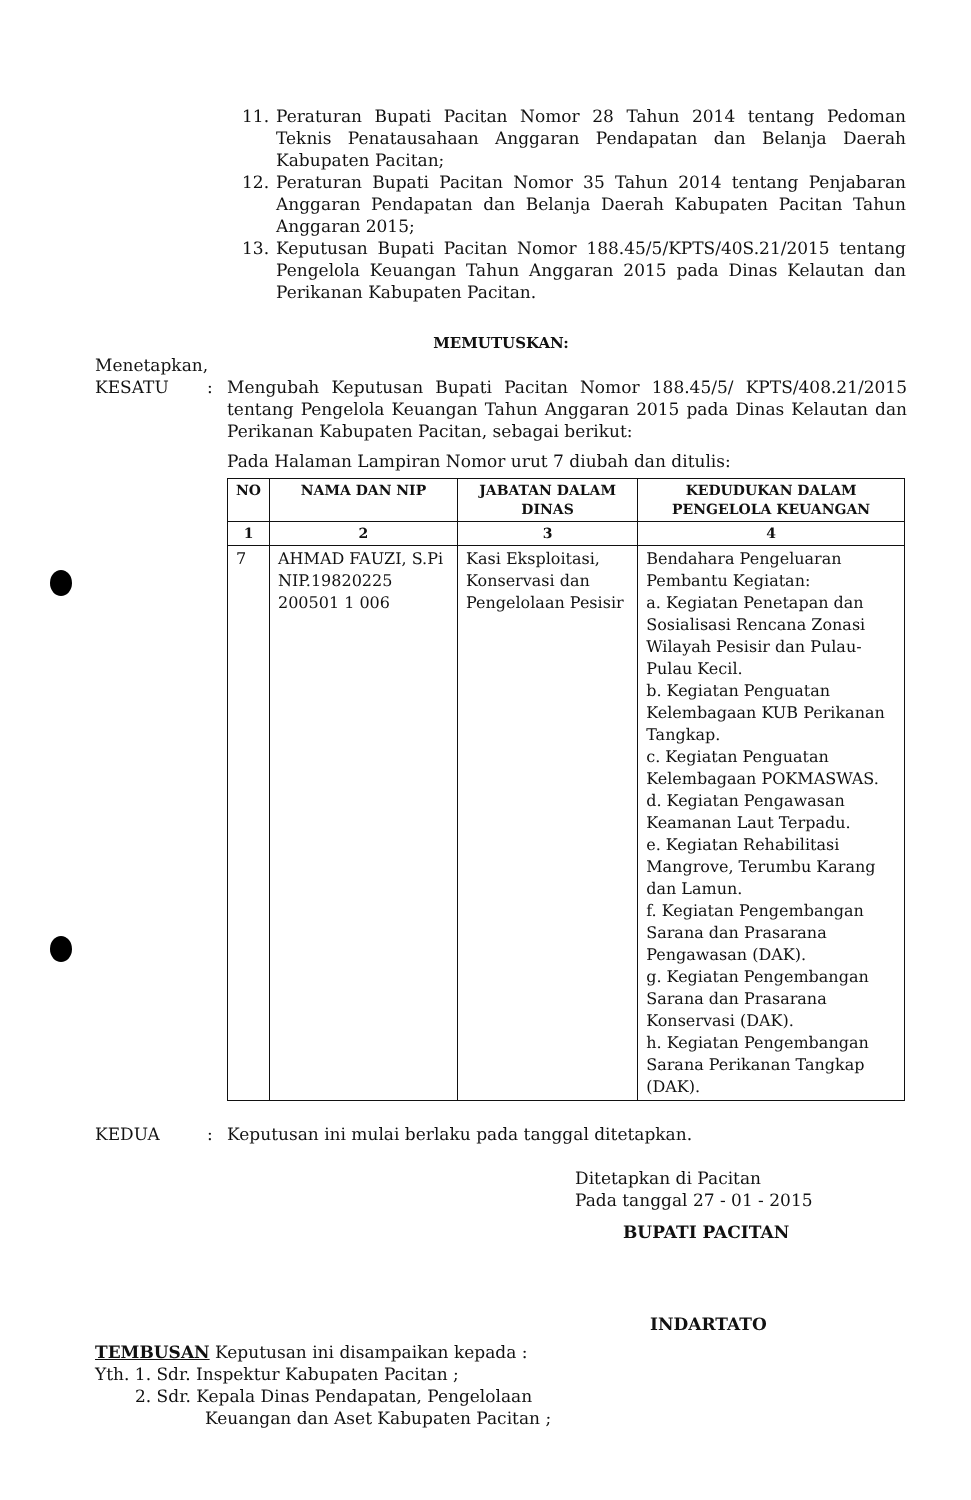11. Peraturan Bupati Pacitan Nomor 28 Tahun 2014 tentang Pedoman Teknis Penatausahaan Anggaran Pendapatan dan Belanja Daerah Kabupaten Pacitan;
12. Peraturan Bupati Pacitan Nomor 35 Tahun 2014 tentang Penjabaran Anggaran Pendapatan dan Belanja Daerah Kabupaten Pacitan Tahun Anggaran 2015;
13. Keputusan Bupati Pacitan Nomor 188.45/5/KPTS/40S.21/2015 tentang Pengelola Keuangan Tahun Anggaran 2015 pada Dinas Kelautan dan Perikanan Kabupaten Pacitan.
MEMUTUSKAN:
Menetapkan,
KESATU: Mengubah Keputusan Bupati Pacitan Nomor 188.45/5/ KPTS/408.21/2015 tentang Pengelola Keuangan Tahun Anggaran 2015 pada Dinas Kelautan dan Perikanan Kabupaten Pacitan, sebagai berikut:
Pada Halaman Lampiran Nomor urut 7 diubah dan ditulis:
| NO | NAMA DAN NIP | JABATAN DALAM DINAS | KEDUDUKAN DALAM PENGELOLA KEUANGAN |
| --- | --- | --- | --- |
| 1 | 2 | 3 | 4 |
| 7 | AHMAD FAUZI, S.Pi NIP.19820225 200501 1 006 | Kasi Eksploitasi, Konservasi dan Pengelolaan Pesisir | Bendahara Pengeluaran Pembantu Kegiatan: a. Kegiatan Penetapan dan Sosialisasi Rencana Zonasi Wilayah Pesisir dan Pulau-Pulau Kecil. b. Kegiatan Penguatan Kelembagaan KUB Perikanan Tangkap. c. Kegiatan Penguatan Kelembagaan POKMASWAS. d. Kegiatan Pengawasan Keamanan Laut Terpadu. e. Kegiatan Rehabilitasi Mangrove, Terumbu Karang dan Lamun. f. Kegiatan Pengembangan Sarana dan Prasarana Pengawasan (DAK). g. Kegiatan Pengembangan Sarana dan Prasarana Konservasi (DAK). h. Kegiatan Pengembangan Sarana Perikanan Tangkap (DAK). |
KEDUA: Keputusan ini mulai berlaku pada tanggal ditetapkan.
Ditetapkan di Pacitan
Pada tanggal 27 - 01 - 2015
BUPATI PACITAN
INDARTATO
TEMBUSAN Keputusan ini disampaikan kepada :
Yth. 1. Sdr. Inspektur Kabupaten Pacitan ;
2. Sdr. Kepala Dinas Pendapatan, Pengelolaan
Keuangan dan Aset Kabupaten Pacitan ;